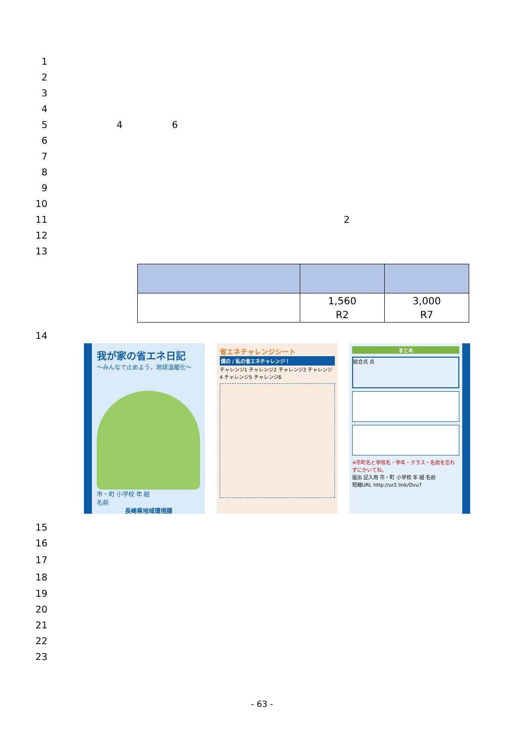1
2
3
4
5 4 6
6
7
8
9
10
11 2
12
13
| | 1,560 R2 | 3,000 R7 |
14
我が家の省エネ日記
～みんなで止めよう、地球温暖化～
市・町 小学校 年 組
名前
長崎県地域環境課
省エネチャレンジシート
僕の / 私の省エネチャレンジ！
チャレンジ1 チャレンジ2 チャレンジ3 チャレンジ4 チャレンジ5 チャレンジ6
まとめ
総合点 点
※市町名と学校名・学年・クラス・名前を忘れずにかいてね。
提出 記入用 市・町 小学校 年 組 名前
短縮URL http://ur2.link/Ovu7
15
16
17
18
19
20
21
22
23
- 63 -